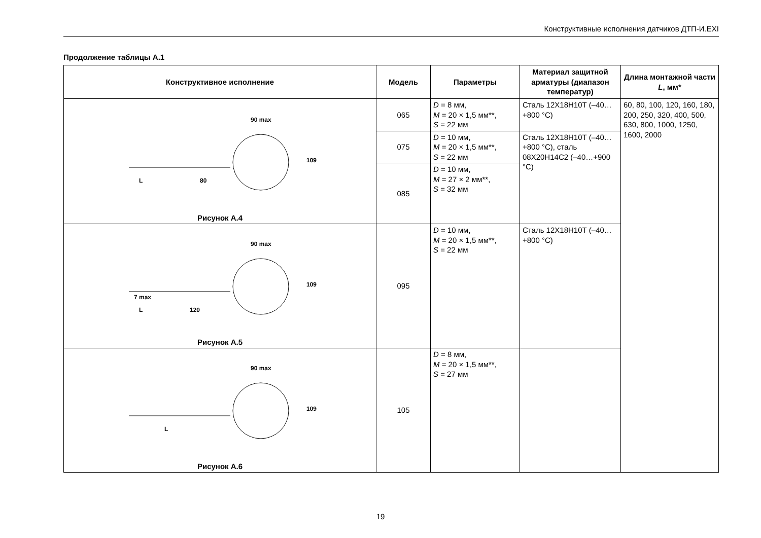Конструктивные исполнения датчиков ДТП-И.EXI
Продолжение таблицы А.1
| Конструктивное исполнение | Модель | Параметры | Материал защитной арматуры (диапазон температур) | Длина монтажной части L , мм* |
| --- | --- | --- | --- | --- |
| 90 max L 80 109 Рисунок А.4 | 065 | D = 8 мм, M = 20 × 1,5 мм**, S = 22 мм | Сталь 12Х18Н10Т (–40…+800 °С) | 60, 80, 100, 120, 160, 180, 200, 250, 320, 400, 500, 630, 800, 1000, 1250, 1600, 2000 |
| | 075 | D = 10 мм, M = 20 × 1,5 мм**, S = 22 мм | Сталь 12Х18Н10Т (–40…+800 °С), сталь 08Х20Н14С2 (–40…+900 °С) | |
| | 085 | D = 10 мм, M = 27 × 2 мм**, S = 32 мм | | |
| 90 max 7 max L 120 109 Рисунок А.5 | 095 | D = 10 мм, M = 20 × 1,5 мм**, S = 22 мм | Сталь 12Х18Н10Т (–40…+800 °С) | |
| 90 max L 109 Рисунок А.6 | 105 | D = 8 мм, M = 20 × 1,5 мм**, S = 27 мм | | |
19